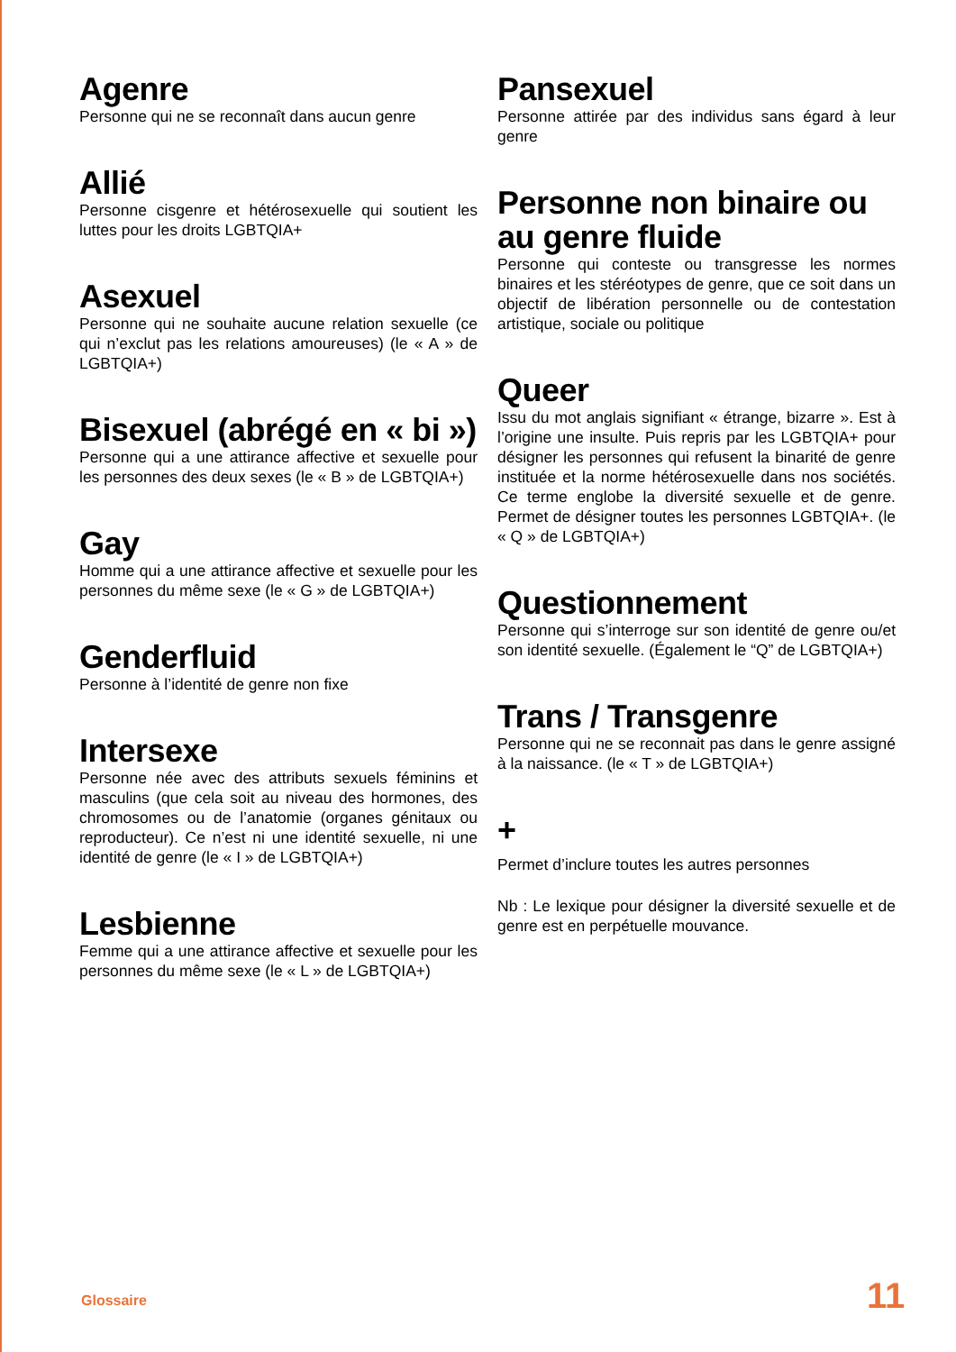Agenre
Personne qui ne se reconnaît dans aucun genre
Allié
Personne cisgenre et hétérosexuelle qui soutient les luttes pour les droits LGBTQIA+
Asexuel
Personne qui ne souhaite aucune relation sexuelle (ce qui n’exclut pas les relations amoureuses) (le « A » de LGBTQIA+)
Bisexuel (abrégé en « bi »)
Personne qui a une attirance affective et sexuelle pour les personnes des deux sexes (le « B » de LGBTQIA+)
Gay
Homme qui a une attirance affective et sexuelle pour les personnes du même sexe (le « G » de LGBTQIA+)
Genderfluid
Personne à l’identité de genre non fixe
Intersexe
Personne née avec des attributs sexuels féminins et masculins (que cela soit au niveau des hormones, des chromosomes ou de l’anatomie (organes génitaux ou reproducteur). Ce n’est ni une identité sexuelle, ni une identité de genre (le « I » de LGBTQIA+)
Lesbienne
Femme qui a une attirance affective et sexuelle pour les personnes du même sexe (le « L » de LGBTQIA+)
Pansexuel
Personne attirée par des individus sans égard à leur genre
Personne non binaire ou au genre fluide
Personne qui conteste ou transgresse les normes binaires et les stéréotypes de genre, que ce soit dans un objectif de libération personnelle ou de contestation artistique, sociale ou politique
Queer
Issu du mot anglais signifiant « étrange, bizarre ». Est à l’origine une insulte. Puis repris par les LGBTQIA+ pour désigner les personnes qui refusent la binarité de genre instituée et la norme hétérosexuelle dans nos sociétés. Ce terme englobe la diversité sexuelle et de genre. Permet de désigner toutes les personnes LGBTQIA+. (le « Q » de LGBTQIA+)
Questionnement
Personne qui s’interroge sur son identité de genre ou/et son identité sexuelle. (Également le “Q” de LGBTQIA+)
Trans / Transgenre
Personne qui ne se reconnait pas dans le genre assigné à la naissance. (le « T » de LGBTQIA+)
+
Permet d’inclure toutes les autres personnes
Nb : Le lexique pour désigner la diversité sexuelle et de genre est en perpétuelle mouvance.
Glossaire 11